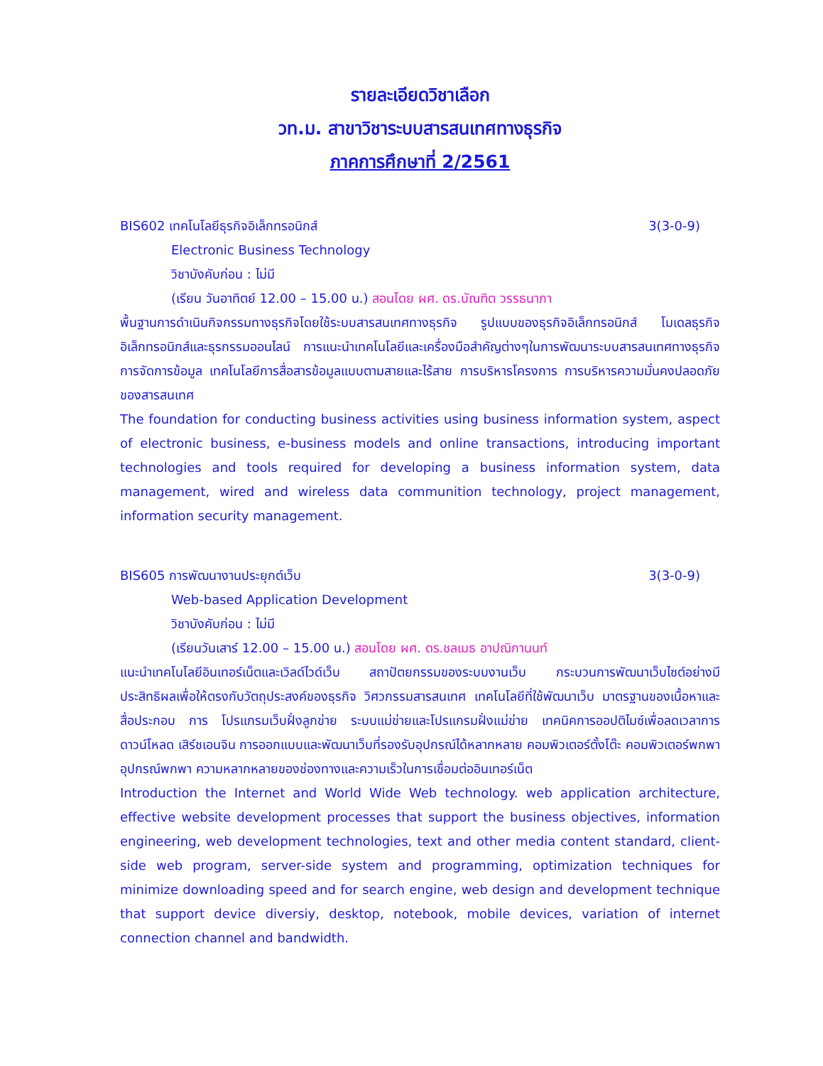รายละเอียดวิชาเลือก
วท.ม. สาขาวิชาระบบสารสนเทศทางธุรกิจ
ภาคการศึกษาที่ 2/2561
BIS602 เทคโนโลยีธุรกิจอิเล็กทรอนิกส์ 3(3-0-9)
Electronic Business Technology
วิชาบังคับก่อน : ไม่มี
(เรียน วันอาทิตย์ 12.00 – 15.00 น.) สอนโดย ผศ. ดร.บัณฑิต วรรธนาภา
พื้นฐานการดำเนินกิจกรรมทางธุรกิจโดยใช้ระบบสารสนเทศทางธุรกิจ รูปแบบของธุรกิจอิเล็กทรอนิกส์ โมเดลธุรกิจอิเล็กทรอนิกส์และธุรกรรมออนไลน์ การแนะนำเทคโนโลยีและเครื่องมือสำคัญต่างๆในการพัฒนาระบบสารสนเทศทางธุรกิจ การจัดการข้อมูล เทคโนโลยีการสื่อสารข้อมูลแบบตามสายและไร้สาย การบริหารโครงการ การบริหารความมั่นคงปลอดภัยของสารสนเทศ
The foundation for conducting business activities using business information system, aspect of electronic business, e-business models and online transactions, introducing important technologies and tools required for developing a business information system, data management, wired and wireless data communition technology, project management, information security management.
BIS605 การพัฒนางานประยุกต์เว็บ 3(3-0-9)
Web-based Application Development
วิชาบังคับก่อน : ไม่มี
(เรียนวันเสาร์ 12.00 – 15.00 น.) สอนโดย ผศ. ดร.ชลเมธ อาปณิกานนท์
แนะนำเทคโนโลยีอินเทอร์เน็ตและเวิลด์ไวด์เว็บ สถาปัตยกรรมของระบบงานเว็บ กระบวนการพัฒนาเว็บไซต์อย่างมีประสิทธิผลเพื่อให้ตรงกับวัตถุประสงค์ของธุรกิจ วิศวกรรมสารสนเทศ เทคโนโลยีที่ใช้พัฒนาเว็บ มาตรฐานของเนื้อหาและสื่อประกอบ การ โปรแกรมเว็บฝั่งลูกข่าย ระบบแม่ข่ายและโปรแกรมฝั่งแม่ข่าย เทคนิคการออปติไมซ์เพื่อลดเวลาการดาวน์โหลด เสิร์ชเอนจิน การออกแบบและพัฒนาเว็บที่รองรับอุปกรณ์ได้หลากหลาย คอมพิวเตอร์ตั้งโต๊ะ คอมพิวเตอร์พกพา อุปกรณ์พกพา ความหลากหลายของช่องทางและความเร็วในการเชื่อมต่ออินเทอร์เน็ต
Introduction the Internet and World Wide Web technology. web application architecture, effective website development processes that support the business objectives, information engineering, web development technologies, text and other media content standard, client-side web program, server-side system and programming, optimization techniques for minimize downloading speed and for search engine, web design and development technique that support device diversiy, desktop, notebook, mobile devices, variation of internet connection channel and bandwidth.